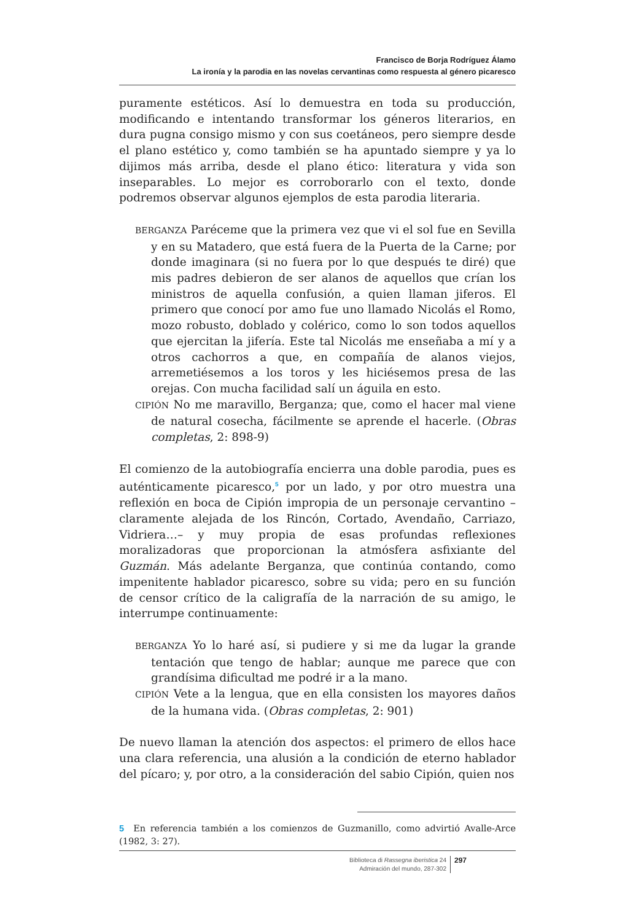Francisco de Borja Rodríguez Álamo
La ironía y la parodia en las novelas cervantinas como respuesta al género picaresco
puramente estéticos. Así lo demuestra en toda su producción, modificando e intentando transformar los géneros literarios, en dura pugna consigo mismo y con sus coetáneos, pero siempre desde el plano estético y, como también se ha apuntado siempre y ya lo dijimos más arriba, desde el plano ético: literatura y vida son inseparables. Lo mejor es corroborarlo con el texto, donde podremos observar algunos ejemplos de esta parodia literaria.
BERGANZA Paréceme que la primera vez que vi el sol fue en Sevilla y en su Matadero, que está fuera de la Puerta de la Carne; por donde imaginara (si no fuera por lo que después te diré) que mis padres debieron de ser alanos de aquellos que crían los ministros de aquella confusión, a quien llaman jiferos. El primero que conocí por amo fue uno llamado Nicolás el Romo, mozo robusto, doblado y colérico, como lo son todos aquellos que ejercitan la jifería. Este tal Nicolás me enseñaba a mí y a otros cachorros a que, en compañía de alanos viejos, arremetiésemos a los toros y les hiciésemos presa de las orejas. Con mucha facilidad salí un águila en esto.
CIPIÓN No me maravillo, Berganza; que, como el hacer mal viene de natural cosecha, fácilmente se aprende el hacerle. (Obras completas, 2: 898-9)
El comienzo de la autobiografía encierra una doble parodia, pues es auténticamente picaresco,<sup>5</sup> por un lado, y por otro muestra una reflexión en boca de Cipión impropia de un personaje cervantino –claramente alejada de los Rincón, Cortado, Avendaño, Carriazo, Vidriera…– y muy propia de esas profundas reflexiones moralizadoras que proporcionan la atmósfera asfixiante del Guzmán. Más adelante Berganza, que continúa contando, como impenitente hablador picaresco, sobre su vida; pero en su función de censor crítico de la caligrafía de la narración de su amigo, le interrumpe continuamente:
BERGANZA Yo lo haré así, si pudiere y si me da lugar la grande tentación que tengo de hablar; aunque me parece que con grandísima dificultad me podré ir a la mano.
CIPIÓN Vete a la lengua, que en ella consisten los mayores daños de la humana vida. (Obras completas, 2: 901)
De nuevo llaman la atención dos aspectos: el primero de ellos hace una clara referencia, una alusión a la condición de eterno hablador del pícaro; y, por otro, a la consideración del sabio Cipión, quien nos
5 En referencia también a los comienzos de Guzmanillo, como advirtió Avalle-Arce (1982, 3: 27).
Biblioteca di Rassegna iberistica 24
Admiración del mundo, 287-302
297